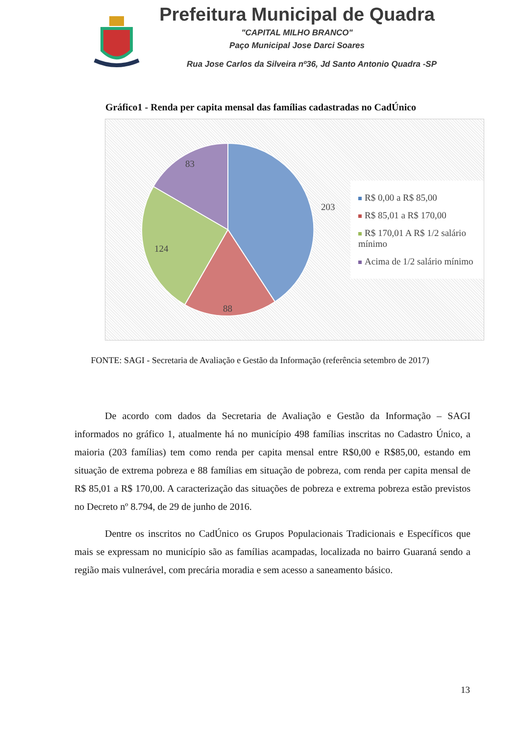Prefeitura Municipal de Quadra
"CAPITAL MILHO BRANCO"
Paço Municipal Jose Darci Soares
Rua Jose Carlos da Silveira nº36, Jd Santo Antonio Quadra -SP
Gráfico1 - Renda per capita mensal das famílias cadastradas no CadÚnico
203
88
124
83
R$ 0,00 a R$ 85,00
R$ 85,01 a R$ 170,00
R$ 170,01 A R$ 1/2 salário mínimo
Acima de 1/2 salário mínimo
FONTE: SAGI - Secretaria de Avaliação e Gestão da Informação (referência setembro de 2017)
De acordo com dados da Secretaria de Avaliação e Gestão da Informação – SAGI informados no gráfico 1, atualmente há no município 498 famílias inscritas no Cadastro Único, a maioria (203 famílias) tem como renda per capita mensal entre R$0,00 e R$85,00, estando em situação de extrema pobreza e 88 famílias em situação de pobreza, com renda per capita mensal de R$ 85,01 a R$ 170,00. A caracterização das situações de pobreza e extrema pobreza estão previstos no Decreto nº 8.794, de 29 de junho de 2016.
Dentre os inscritos no CadÚnico os Grupos Populacionais Tradicionais e Específicos que mais se expressam no município são as famílias acampadas, localizada no bairro Guaraná sendo a região mais vulnerável, com precária moradia e sem acesso a saneamento básico.
13